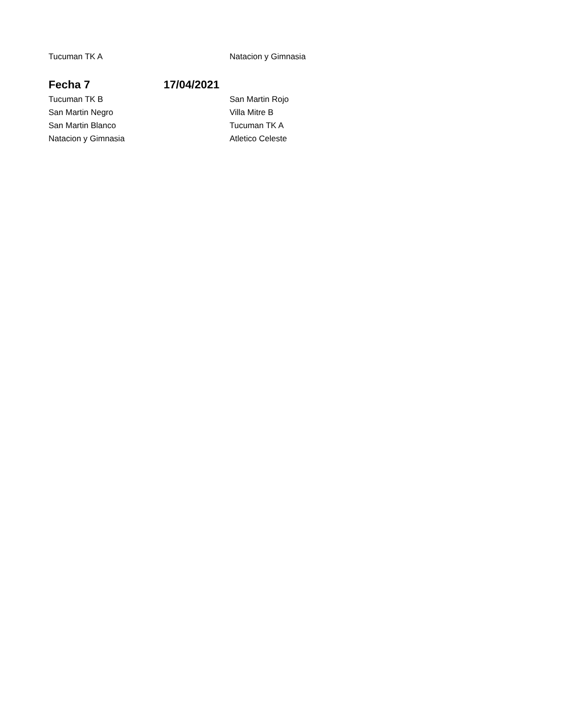| Tucuman TK A | | Natacion y Gimnasia |
| Fecha 7 | 17/04/2021 | |
| Tucuman TK B | | San Martin Rojo |
| San Martin Negro | | Villa Mitre B |
| San Martin Blanco | | Tucuman TK A |
| Natacion y Gimnasia | | Atletico Celeste |